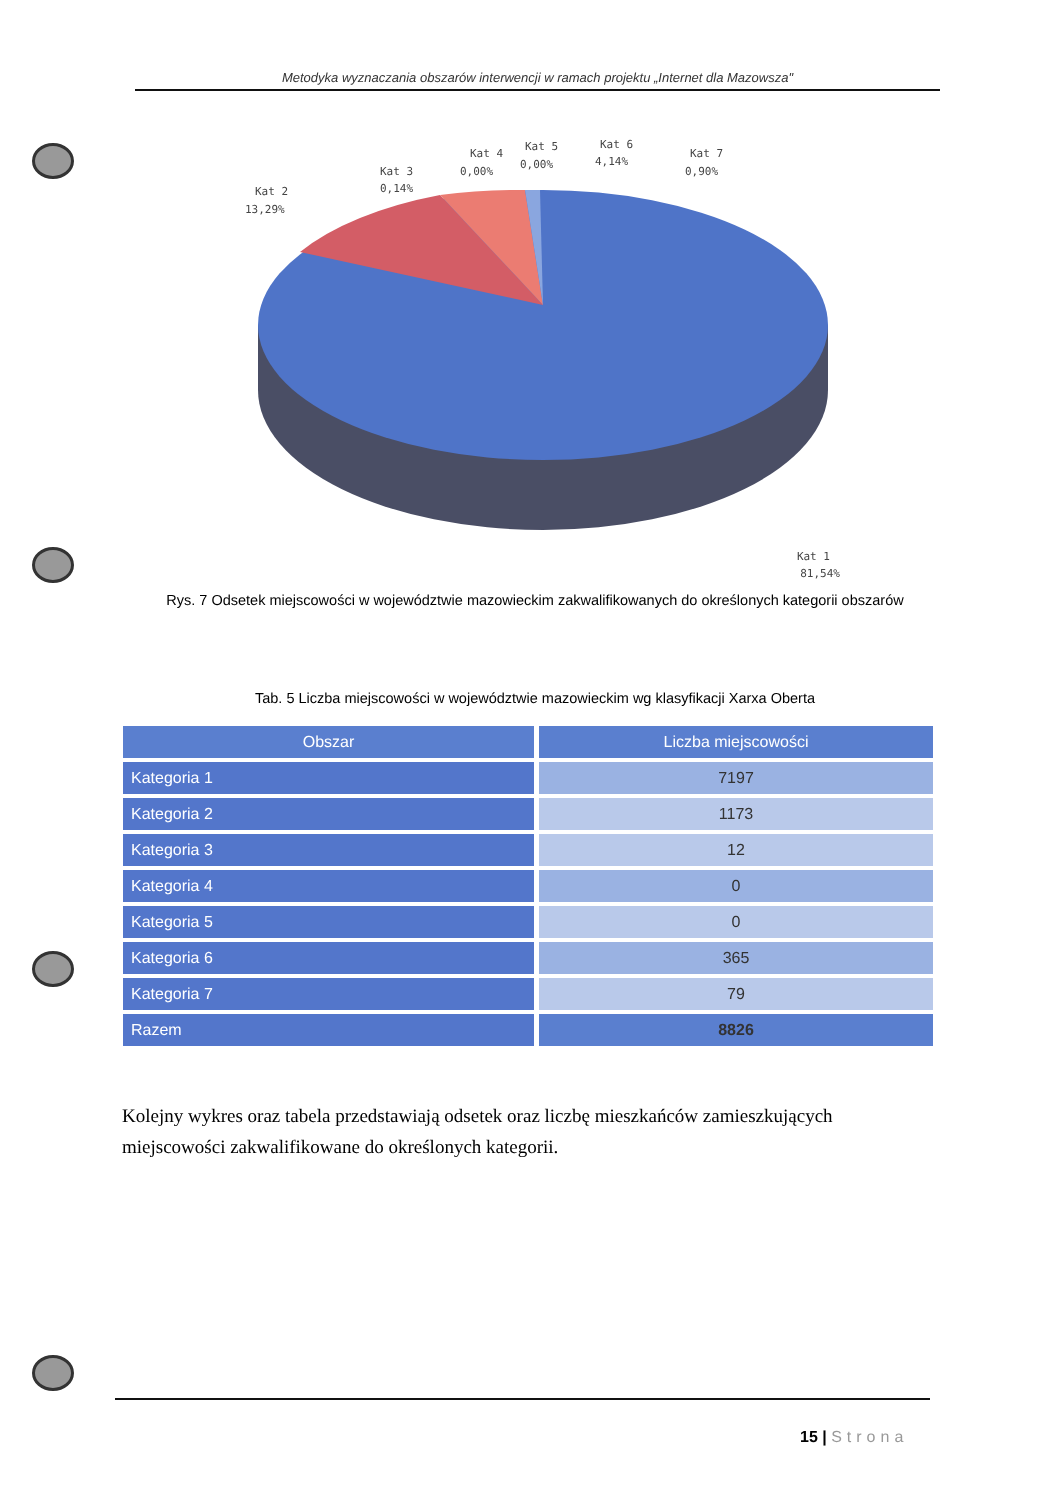Metodyka wyznaczania obszarów interwencji w ramach projektu „Internet dla Mazowsza"
Kat 2
13,29%
Kat 3
0,14%
Kat 4
0,00%
Kat 5
0,00%
Kat 6
4,14%
Kat 7
0,90%
Kat 1
81,54%
Rys. 7 Odsetek miejscowości w województwie mazowieckim zakwalifikowanych do określonych kategorii obszarów
Tab. 5 Liczba miejscowości w województwie mazowieckim wg klasyfikacji Xarxa Oberta
| Obszar | Liczba miejscowości |
| --- | --- |
| Kategoria 1 | 7197 |
| Kategoria 2 | 1173 |
| Kategoria 3 | 12 |
| Kategoria 4 | 0 |
| Kategoria 5 | 0 |
| Kategoria 6 | 365 |
| Kategoria 7 | 79 |
| Razem | 8826 |
Kolejny wykres oraz tabela przedstawiają odsetek oraz liczbę mieszkańców zamieszkujących miejscowości zakwalifikowane do określonych kategorii.
15 | Strona